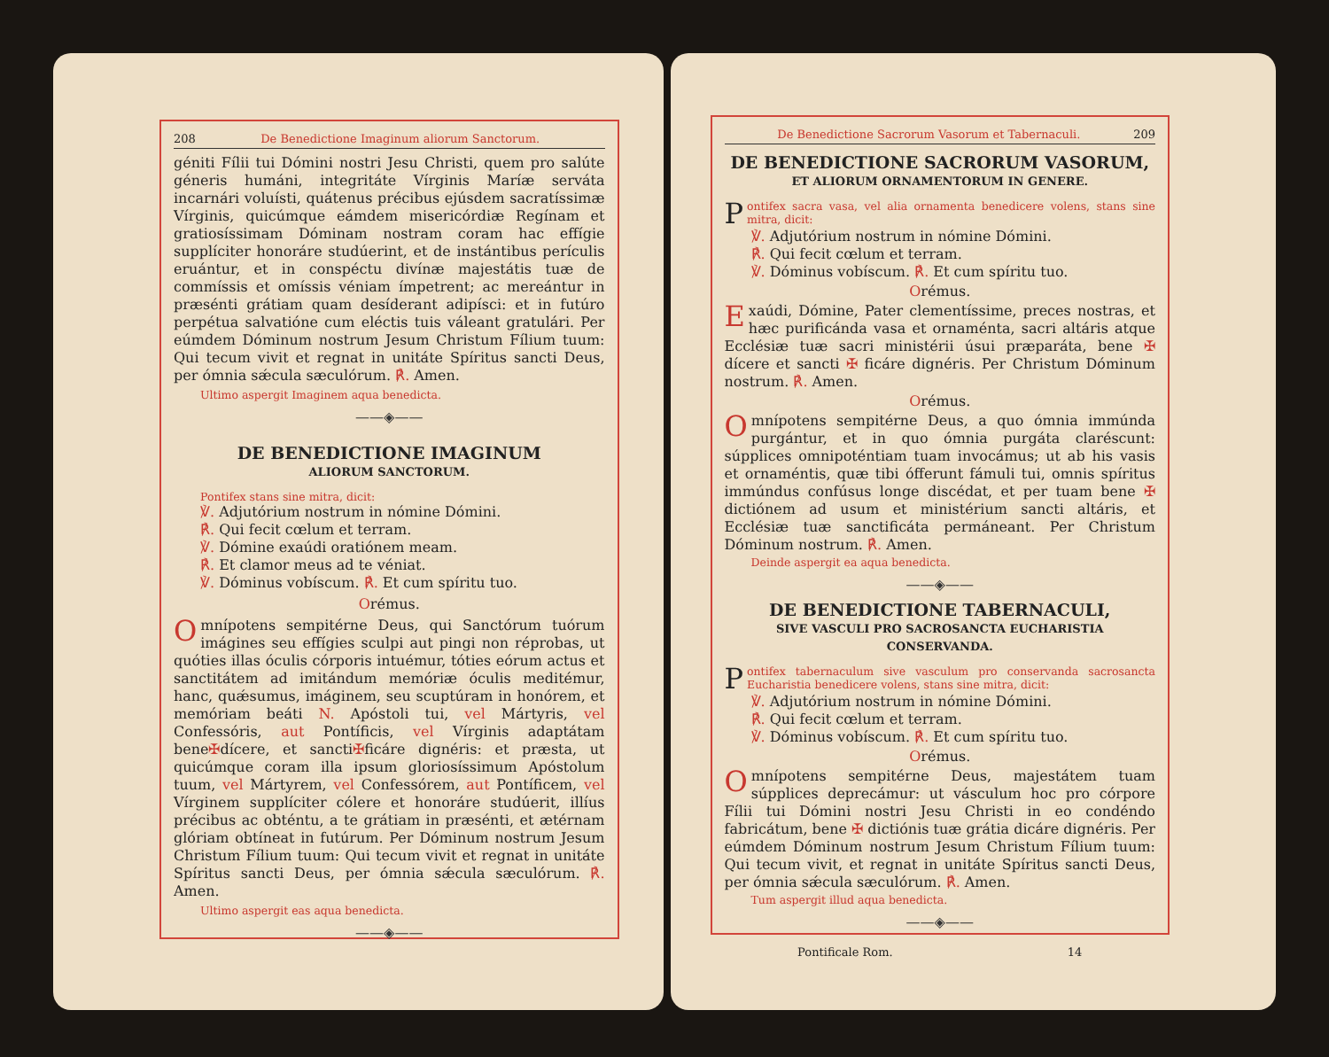208 De Benedictione Imaginum aliorum Sanctorum.
géniti Fílii tui Dómini nostri Jesu Christi, quem pro salúte géneris humáni, integritáte Vírginis Maríæ serváta incarnári voluísti, quátenus précibus ejúsdem sacratíssimæ Vírginis, quicúmque eámdem misericórdiæ Regínam et gratiosíssimam Dóminam nostram coram hac effígie supplíciter honoráre studúerint, et de instántibus perículis eruántur, et in conspéctu divínæ majestátis tuæ de commíssis et omíssis véniam ímpetrent; ac mereántur in præsénti grátiam quam desíderant adipísci: et in futúro perpétua salvatióne cum eléctis tuis váleant gratulári. Per eúmdem Dóminum nostrum Jesum Christum Fílium tuum: Qui tecum vivit et regnat in unitáte Spíritus sancti Deus, per ómnia sǽcula sæculórum. ℟. Amen.
Ultimo aspergit Imaginem aqua benedicta.
——◈——
DE BENEDICTIONE IMAGINUM
ALIORUM SANCTORUM.
Pontifex stans sine mitra, dicit:
℣. Adjutórium nostrum in nómine Dómini.
℟. Qui fecit cœlum et terram.
℣. Dómine exaúdi oratiónem meam.
℟. Et clamor meus ad te véniat.
℣. Dóminus vobíscum. ℟. Et cum spíritu tuo.
Orémus.
Omnípotens sempitérne Deus, qui Sanctórum tuórum imágines seu effígies sculpi aut pingi non réprobas, ut quóties illas óculis córporis intuémur, tóties eórum actus et sanctitátem ad imitándum memóriæ óculis meditémur, hanc, quǽsumus, imáginem, seu scuptúram in honórem, et memóriam beáti N. Apóstoli tui, vel Mártyris, vel Confessóris, aut Pontíficis, vel Vírginis adaptátam bene✠dícere, et sancti✠ficáre dignéris: et præsta, ut quicúmque coram illa ipsum gloriosíssimum Apóstolum tuum, vel Mártyrem, vel Confessórem, aut Pontíficem, vel Vírginem supplíciter cólere et honoráre studúerit, illíus précibus ac obténtu, a te grátiam in præsénti, et ætérnam glóriam obtíneat in futúrum. Per Dóminum nostrum Jesum Christum Fílium tuum: Qui tecum vivit et regnat in unitáte Spíritus sancti Deus, per ómnia sǽcula sæculórum. ℟. Amen.
Ultimo aspergit eas aqua benedicta.
——◈——
De Benedictione Sacrorum Vasorum et Tabernaculi. 209
DE BENEDICTIONE SACRORUM VASORUM,
ET ALIORUM ORNAMENTORUM IN GENERE.
Pontifex sacra vasa, vel alia ornamenta benedicere volens, stans sine mitra, dicit:
℣. Adjutórium nostrum in nómine Dómini.
℟. Qui fecit cœlum et terram.
℣. Dóminus vobíscum. ℟. Et cum spíritu tuo.
Orémus.
Exaúdi, Dómine, Pater clementíssime, preces nostras, et hæc purificánda vasa et ornaménta, sacri altáris atque Ecclésiæ tuæ sacri ministérii úsui præparáta, bene ✠ dícere et sancti ✠ ficáre dignéris. Per Christum Dóminum nostrum. ℟. Amen.
Orémus.
Omnípotens sempitérne Deus, a quo ómnia immúnda purgántur, et in quo ómnia purgáta claréscunt: súpplices omnipoténtiam tuam invocámus; ut ab his vasis et ornaméntis, quæ tibi ófferunt fámuli tui, omnis spíritus immúndus confúsus longe discédat, et per tuam bene ✠ dictiónem ad usum et ministérium sancti altáris, et Ecclésiæ tuæ sanctificáta permáneant. Per Christum Dóminum nostrum. ℟. Amen.
Deinde aspergit ea aqua benedicta.
——◈——
DE BENEDICTIONE TABERNACULI,
SIVE VASCULI PRO SACROSANCTA EUCHARISTIA CONSERVANDA.
Pontifex tabernaculum sive vasculum pro conservanda sacrosancta Eucharistia benedicere volens, stans sine mitra, dicit:
℣. Adjutórium nostrum in nómine Dómini.
℟. Qui fecit cœlum et terram.
℣. Dóminus vobíscum. ℟. Et cum spíritu tuo.
Orémus.
Omnípotens sempitérne Deus, majestátem tuam súpplices deprecámur: ut vásculum hoc pro córpore Fílii tui Dómini nostri Jesu Christi in eo condéndo fabricátum, bene ✠ dictiónis tuæ grátia dicáre dignéris. Per eúmdem Dóminum nostrum Jesum Christum Fílium tuum: Qui tecum vivit, et regnat in unitáte Spíritus sancti Deus, per ómnia sǽcula sæculórum. ℟. Amen.
Tum aspergit illud aqua benedicta.
——◈——
Pontificale Rom. 14